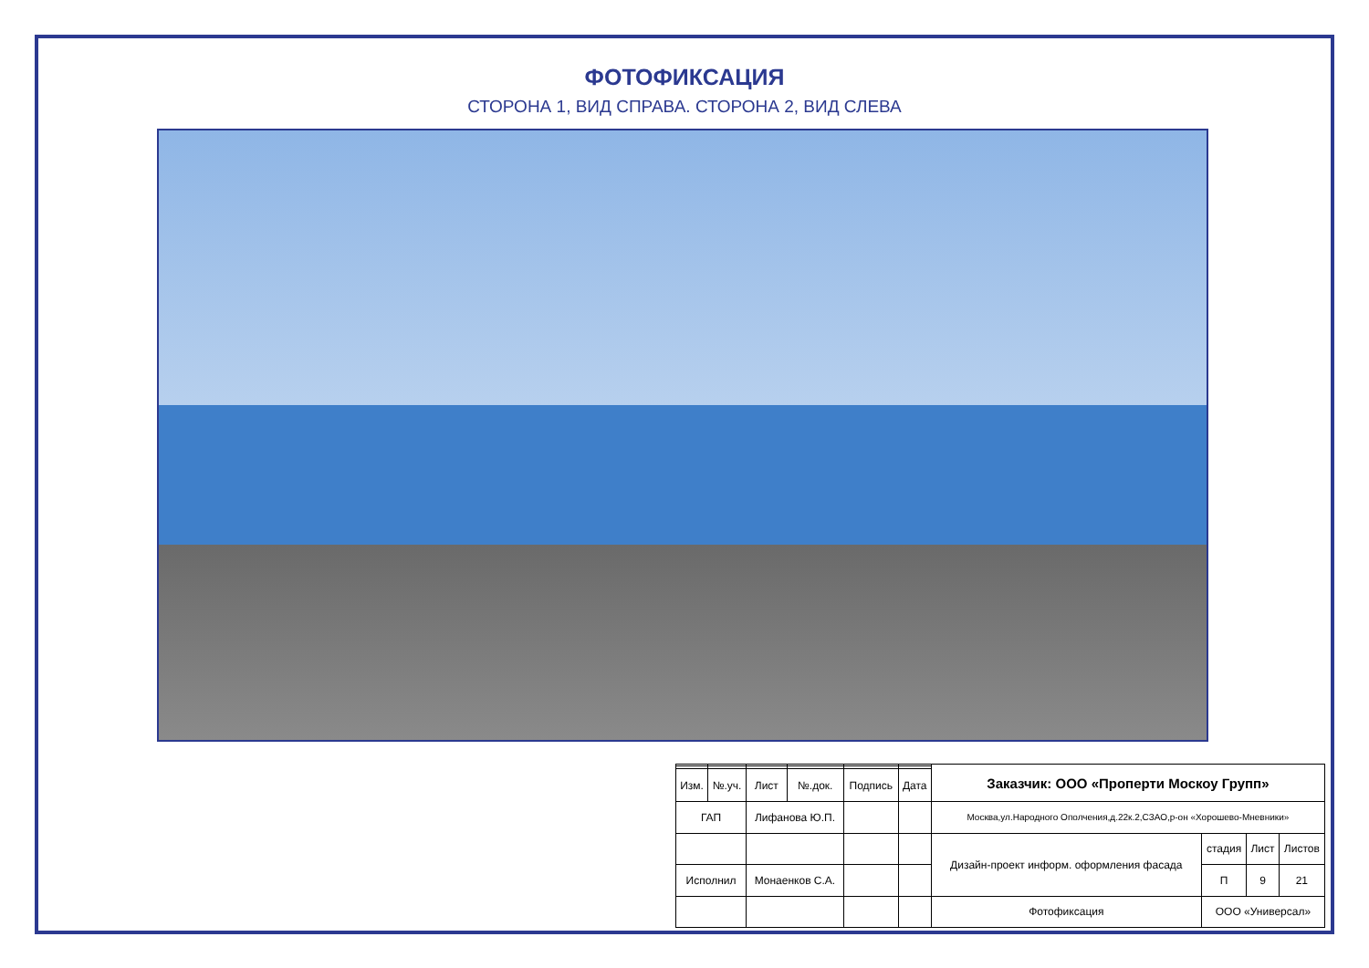ФОТОФИКСАЦИЯ
СТОРОНА 1, ВИД СПРАВА. СТОРОНА 2, ВИД СЛЕВА
| | | | | | | Заказчик: ООО «Проперти Москоу Групп» | | | |
| Изм. | №.уч. | Лист | №.док. | Подпись | Дата | | | | |
| ГАП | | Лифанова Ю.П. | | | | Москва,ул.Народного Ополчения,д.22к.2,СЗАО,р-он «Хорошево-Мневники» | | | |
| | | | | | | Дизайн-проект информ. оформления фасада | стадия | Лист | Листов |
| Исполнил | | Монаенков С.А. | | | | | П | 9 | 21 |
| | | | | | | Фотофиксация | ООО «Универсал» | | |